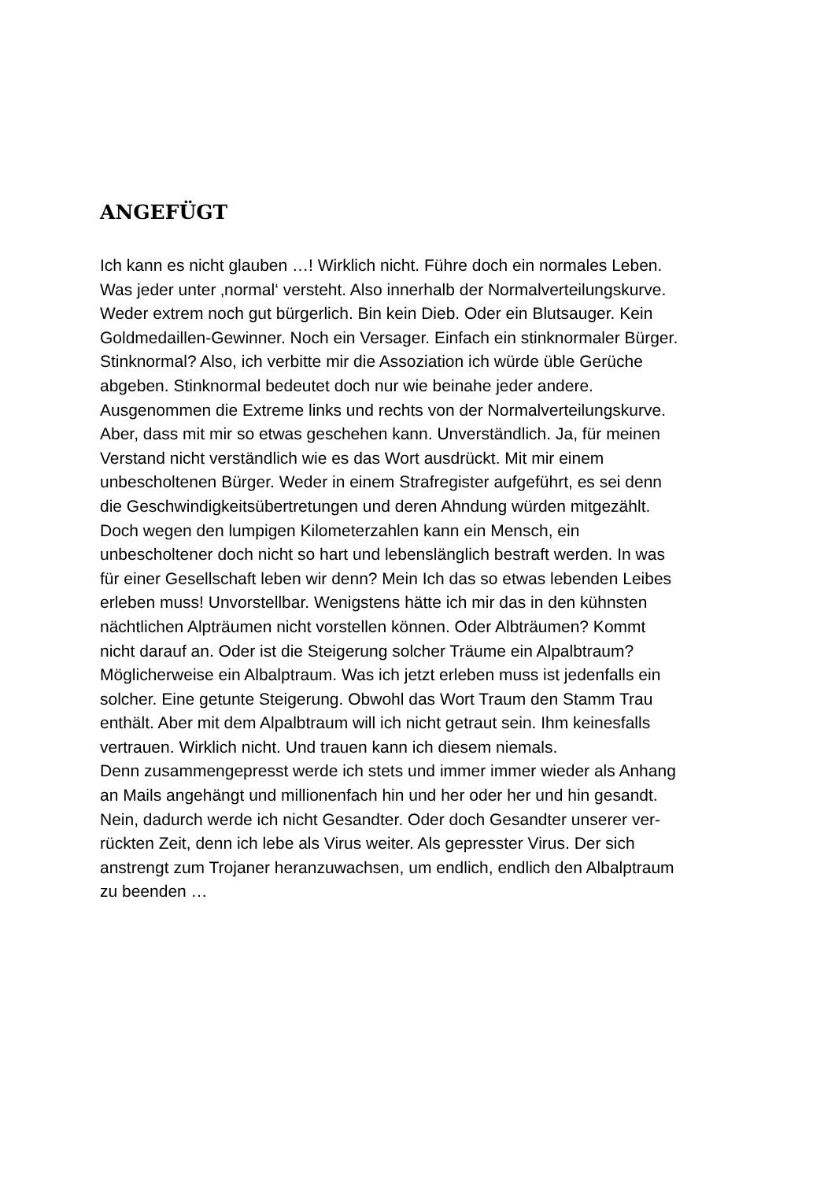ANGEFÜGT
Ich kann es nicht glauben …! Wirklich nicht. Führe doch ein normales Leben.
Was jeder unter ‚normal‘ versteht. Also innerhalb der Normalverteilungskurve.
Weder extrem noch gut bürgerlich. Bin kein Dieb. Oder ein Blutsauger. Kein
Goldmedaillen-Gewinner. Noch ein Versager. Einfach ein stinknormaler Bürger.
Stinknormal? Also, ich verbitte mir die Assoziation ich würde üble Gerüche
abgeben. Stinknormal bedeutet doch nur wie beinahe jeder andere.
Ausgenommen die Extreme links und rechts von der Normalverteilungskurve.
Aber, dass mit mir so etwas geschehen kann. Unverständlich. Ja, für meinen
Verstand nicht verständlich wie es das Wort ausdrückt. Mit mir einem
unbescholtenen Bürger. Weder in einem Strafregister aufgeführt, es sei denn
die Geschwindigkeitsübertretungen und deren Ahndung würden mitgezählt.
Doch wegen den lumpigen Kilometerzahlen kann ein Mensch, ein
unbescholtener doch nicht so hart und lebenslänglich bestraft werden. In was
für einer Gesellschaft leben wir denn? Mein Ich das so etwas lebenden Leibes
erleben muss! Unvorstellbar. Wenigstens hätte ich mir das in den kühnsten
nächtlichen Alpträumen nicht vorstellen können. Oder Albträumen? Kommt
nicht darauf an. Oder ist die Steigerung solcher Träume ein Alpalbtraum?
Möglicherweise ein Albalptraum. Was ich jetzt erleben muss ist jedenfalls ein
solcher. Eine getunte Steigerung. Obwohl das Wort Traum den Stamm Trau
enthält. Aber mit dem Alpalbtraum will ich nicht getraut sein. Ihm keinesfalls
vertrauen. Wirklich nicht. Und trauen kann ich diesem niemals.
Denn zusammengepresst werde ich stets und immer immer wieder als Anhang
an Mails angehängt und millionenfach hin und her oder her und hin gesandt.
Nein, dadurch werde ich nicht Gesandter. Oder doch Gesandter unserer ver-
rückten Zeit, denn ich lebe als Virus weiter. Als gepresster Virus. Der sich
anstrengt zum Trojaner heranzuwachsen, um endlich, endlich den Albalptraum
zu beenden …